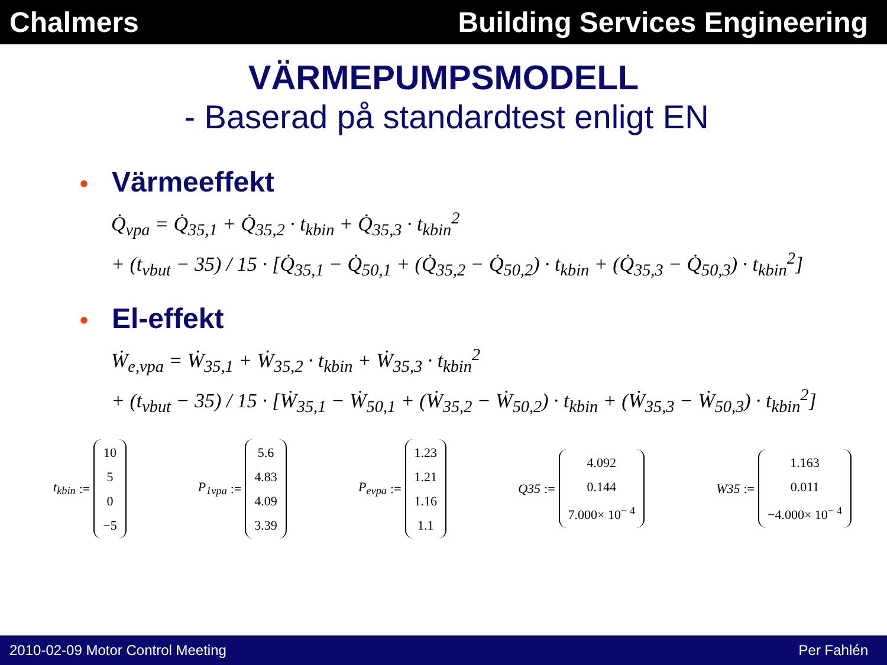Chalmers Building Services Engineering
VÄRMEPUMPSMODELL
- Baserad på standardtest enligt EN
• Värmeeffekt
Q̇<sub>vpa</sub> = Q̇<sub>35,1</sub> + Q̇<sub>35,2</sub> · t<sub>kbin</sub> + Q̇<sub>35,3</sub> · t<sub>kbin</sub><sup>2</sup>
+ (t<sub>vbut</sub> − 35) / 15 · [Q̇<sub>35,1</sub> − Q̇<sub>50,1</sub> + (Q̇<sub>35,2</sub> − Q̇<sub>50,2</sub>) · t<sub>kbin</sub> + (Q̇<sub>35,3</sub> − Q̇<sub>50,3</sub>) · t<sub>kbin</sub><sup>2</sup>]
• El-effekt
Ẇ<sub>e,vpa</sub> = Ẇ<sub>35,1</sub> + Ẇ<sub>35,2</sub> · t<sub>kbin</sub> + Ẇ<sub>35,3</sub> · t<sub>kbin</sub><sup>2</sup>
+ (t<sub>vbut</sub> − 35) / 15 · [Ẇ<sub>35,1</sub> − Ẇ<sub>50,1</sub> + (Ẇ<sub>35,2</sub> − Ẇ<sub>50,2</sub>) · t<sub>kbin</sub> + (Ẇ<sub>35,3</sub> − Ẇ<sub>50,3</sub>) · t<sub>kbin</sub><sup>2</sup>]
t<sub>kbin</sub> :=
10
5
0
−5
P<sub>1vpa</sub> :=
5.6
4.83
4.09
3.39
P<sub>evpa</sub> :=
1.23
1.21
1.16
1.1
Q35 :=
4.092
0.144
7.000× 10<sup>− 4</sup>
W35 :=
1.163
0.011
−4.000× 10<sup>− 4</sup>
2010-02-09 Motor Control Meeting
Per Fahlén